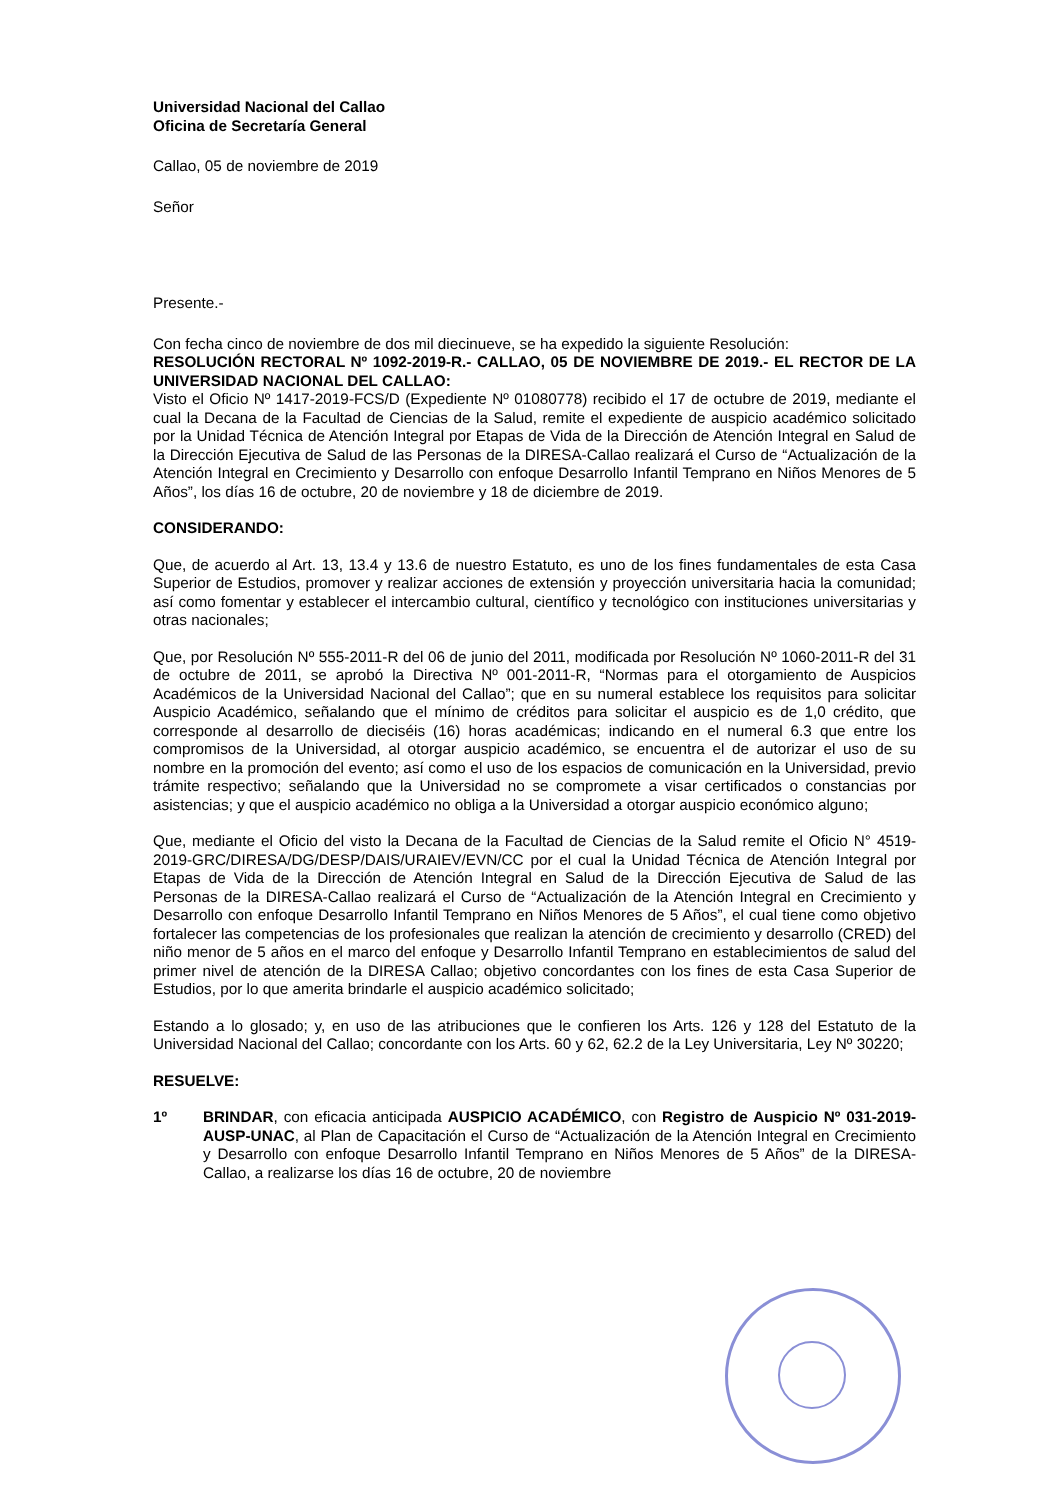Universidad Nacional del Callao
Oficina de Secretaría General
Callao, 05 de noviembre de 2019
Señor
Presente.-
Con fecha cinco de noviembre de dos mil diecinueve, se ha expedido la siguiente Resolución:
RESOLUCIÓN RECTORAL Nº 1092-2019-R.- CALLAO, 05 DE NOVIEMBRE DE 2019.- EL RECTOR DE LA UNIVERSIDAD NACIONAL DEL CALLAO:
Visto el Oficio Nº 1417-2019-FCS/D (Expediente Nº 01080778) recibido el 17 de octubre de 2019, mediante el cual la Decana de la Facultad de Ciencias de la Salud, remite el expediente de auspicio académico solicitado por la Unidad Técnica de Atención Integral por Etapas de Vida de la Dirección de Atención Integral en Salud de la Dirección Ejecutiva de Salud de las Personas de la DIRESA-Callao realizará el Curso de “Actualización de la Atención Integral en Crecimiento y Desarrollo con enfoque Desarrollo Infantil Temprano en Niños Menores de 5 Años”, los días 16 de octubre, 20 de noviembre y 18 de diciembre de 2019.
CONSIDERANDO:
Que, de acuerdo al Art. 13, 13.4 y 13.6 de nuestro Estatuto, es uno de los fines fundamentales de esta Casa Superior de Estudios, promover y realizar acciones de extensión y proyección universitaria hacia la comunidad; así como fomentar y establecer el intercambio cultural, científico y tecnológico con instituciones universitarias y otras nacionales;
Que, por Resolución Nº 555-2011-R del 06 de junio del 2011, modificada por Resolución Nº 1060-2011-R del 31 de octubre de 2011, se aprobó la Directiva Nº 001-2011-R, “Normas para el otorgamiento de Auspicios Académicos de la Universidad Nacional del Callao”; que en su numeral establece los requisitos para solicitar Auspicio Académico, señalando que el mínimo de créditos para solicitar el auspicio es de 1,0 crédito, que corresponde al desarrollo de dieciséis (16) horas académicas; indicando en el numeral 6.3 que entre los compromisos de la Universidad, al otorgar auspicio académico, se encuentra el de autorizar el uso de su nombre en la promoción del evento; así como el uso de los espacios de comunicación en la Universidad, previo trámite respectivo; señalando que la Universidad no se compromete a visar certificados o constancias por asistencias; y que el auspicio académico no obliga a la Universidad a otorgar auspicio económico alguno;
Que, mediante el Oficio del visto la Decana de la Facultad de Ciencias de la Salud remite el Oficio N° 4519-2019-GRC/DIRESA/DG/DESP/DAIS/URAIEV/EVN/CC por el cual la Unidad Técnica de Atención Integral por Etapas de Vida de la Dirección de Atención Integral en Salud de la Dirección Ejecutiva de Salud de las Personas de la DIRESA-Callao realizará el Curso de “Actualización de la Atención Integral en Crecimiento y Desarrollo con enfoque Desarrollo Infantil Temprano en Niños Menores de 5 Años”, el cual tiene como objetivo fortalecer las competencias de los profesionales que realizan la atención de crecimiento y desarrollo (CRED) del niño menor de 5 años en el marco del enfoque y Desarrollo Infantil Temprano en establecimientos de salud del primer nivel de atención de la DIRESA Callao; objetivo concordantes con los fines de esta Casa Superior de Estudios, por lo que amerita brindarle el auspicio académico solicitado;
Estando a lo glosado; y, en uso de las atribuciones que le confieren los Arts. 126 y 128 del Estatuto de la Universidad Nacional del Callao; concordante con los Arts. 60 y 62, 62.2 de la Ley Universitaria, Ley Nº 30220;
RESUELVE:
1º BRINDAR, con eficacia anticipada AUSPICIO ACADÉMICO, con Registro de Auspicio Nº 031-2019-AUSP-UNAC, al Plan de Capacitación el Curso de “Actualización de la Atención Integral en Crecimiento y Desarrollo con enfoque Desarrollo Infantil Temprano en Niños Menores de 5 Años” de la DIRESA-Callao, a realizarse los días 16 de octubre, 20 de noviembre